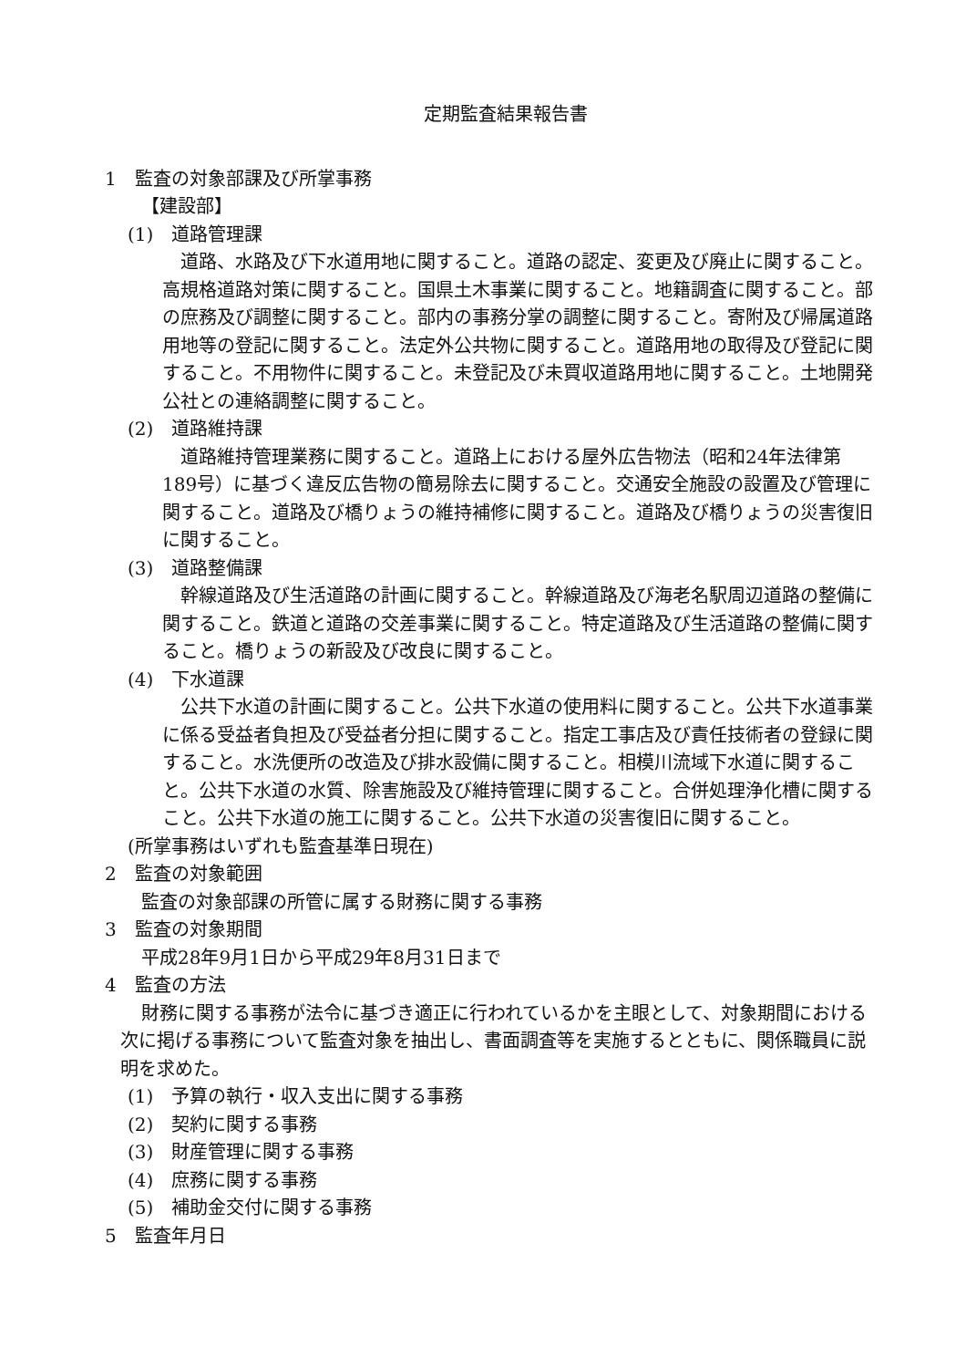定期監査結果報告書
1　監査の対象部課及び所掌事務
【建設部】
(1)　道路管理課
道路、水路及び下水道用地に関すること。道路の認定、変更及び廃止に関すること。高規格道路対策に関すること。国県土木事業に関すること。地籍調査に関すること。部の庶務及び調整に関すること。部内の事務分掌の調整に関すること。寄附及び帰属道路用地等の登記に関すること。法定外公共物に関すること。道路用地の取得及び登記に関すること。不用物件に関すること。未登記及び未買収道路用地に関すること。土地開発公社との連絡調整に関すること。
(2)　道路維持課
道路維持管理業務に関すること。道路上における屋外広告物法（昭和24年法律第189号）に基づく違反広告物の簡易除去に関すること。交通安全施設の設置及び管理に関すること。道路及び橋りょうの維持補修に関すること。道路及び橋りょうの災害復旧に関すること。
(3)　道路整備課
幹線道路及び生活道路の計画に関すること。幹線道路及び海老名駅周辺道路の整備に関すること。鉄道と道路の交差事業に関すること。特定道路及び生活道路の整備に関すること。橋りょうの新設及び改良に関すること。
(4)　下水道課
公共下水道の計画に関すること。公共下水道の使用料に関すること。公共下水道事業に係る受益者負担及び受益者分担に関すること。指定工事店及び責任技術者の登録に関すること。水洗便所の改造及び排水設備に関すること。相模川流域下水道に関すること。公共下水道の水質、除害施設及び維持管理に関すること。合併処理浄化槽に関すること。公共下水道の施工に関すること。公共下水道の災害復旧に関すること。
(所掌事務はいずれも監査基準日現在)
2　監査の対象範囲
監査の対象部課の所管に属する財務に関する事務
3　監査の対象期間
平成28年9月1日から平成29年8月31日まで
4　監査の方法
財務に関する事務が法令に基づき適正に行われているかを主眼として、対象期間における次に掲げる事務について監査対象を抽出し、書面調査等を実施するとともに、関係職員に説明を求めた。
(1)　予算の執行・収入支出に関する事務
(2)　契約に関する事務
(3)　財産管理に関する事務
(4)　庶務に関する事務
(5)　補助金交付に関する事務
5　監査年月日